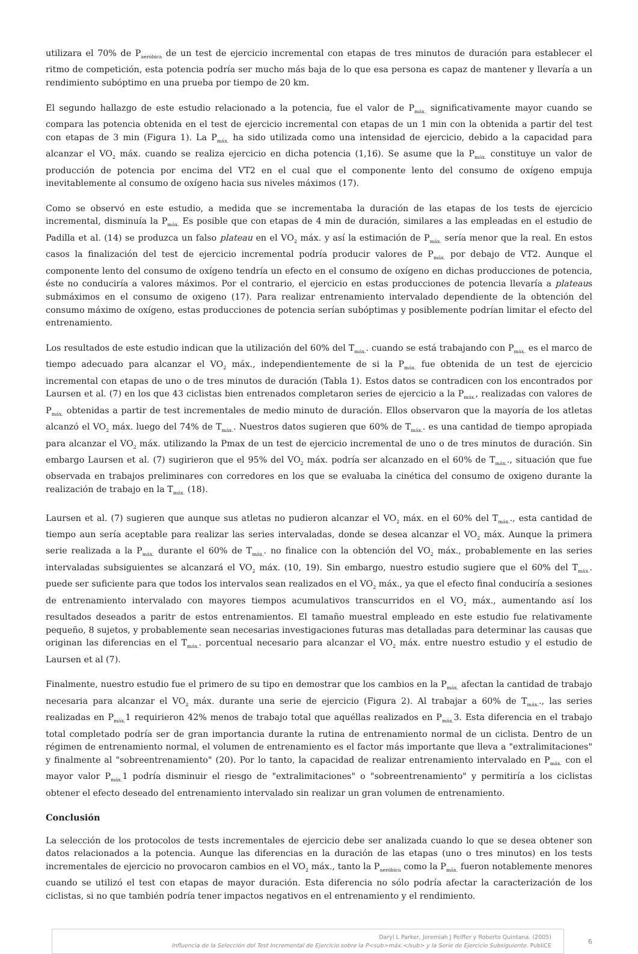utilizara el 70% de P<sub>aeróbica</sub> de un test de ejercicio incremental con etapas de tres minutos de duración para establecer el ritmo de competición, esta potencia podría ser mucho más baja de lo que esa persona es capaz de mantener y llevaría a un rendimiento subóptimo en una prueba por tiempo de 20 km.
El segundo hallazgo de este estudio relacionado a la potencia, fue el valor de P<sub>máx.</sub> significativamente mayor cuando se compara las potencia obtenida en el test de ejercicio incremental con etapas de un 1 min con la obtenida a partir del test con etapas de 3 min (Figura 1). La P<sub>máx.</sub> ha sido utilizada como una intensidad de ejercicio, debido a la capacidad para alcanzar el VO<sub>2</sub> máx. cuando se realiza ejercicio en dicha potencia (1,16). Se asume que la P<sub>máx.</sub> constituye un valor de producción de potencia por encima del VT2 en el cual que el componente lento del consumo de oxígeno empuja inevitablemente al consumo de oxígeno hacia sus niveles máximos (17).
Como se observó en este estudio, a medida que se incrementaba la duración de las etapas de los tests de ejercicio incremental, disminuía la P<sub>máx.</sub> Es posible que con etapas de 4 min de duración, similares a las empleadas en el estudio de Padilla et al. (14) se produzca un falso plateau en el VO<sub>2</sub> máx. y así la estimación de P<sub>máx.</sub> sería menor que la real. En estos casos la finalización del test de ejercicio incremental podría producir valores de P<sub>máx.</sub> por debajo de VT2. Aunque el componente lento del consumo de oxígeno tendría un efecto en el consumo de oxígeno en dichas producciones de potencia, éste no conduciría a valores máximos. Por el contrario, el ejercicio en estas producciones de potencia llevaría a plateaus submáximos en el consumo de oxigeno (17). Para realizar entrenamiento intervalado dependiente de la obtención del consumo máximo de oxígeno, estas producciones de potencia serían subóptimas y posiblemente podrían limitar el efecto del entrenamiento.
Los resultados de este estudio indican que la utilización del 60% del T<sub>máx.</sub>. cuando se está trabajando con P<sub>máx.</sub> es el marco de tiempo adecuado para alcanzar el VO<sub>2</sub> máx., independientemente de si la P<sub>máx.</sub> fue obtenida de un test de ejercicio incremental con etapas de uno o de tres minutos de duración (Tabla 1). Estos datos se contradicen con los encontrados por Laursen et al. (7) en los que 43 ciclistas bien entrenados completaron series de ejercicio a la P<sub>máx.</sub>, realizadas con valores de P<sub>máx.</sub> obtenidas a partir de test incrementales de medio minuto de duración. Ellos observaron que la mayoría de los atletas alcanzó el VO<sub>2</sub> máx. luego del 74% de T<sub>máx.</sub>. Nuestros datos sugieren que 60% de T<sub>máx.</sub>. es una cantidad de tiempo apropiada para alcanzar el VO<sub>2</sub> máx. utilizando la Pmax de un test de ejercicio incremental de uno o de tres minutos de duración. Sin embargo Laursen et al. (7) sugirieron que el 95% del VO<sub>2</sub> máx. podría ser alcanzado en el 60% de T<sub>máx.</sub>., situación que fue observada en trabajos preliminares con corredores en los que se evaluaba la cinética del consumo de oxigeno durante la realización de trabajo en la T<sub>máx.</sub> (18).
Laursen et al. (7) sugieren que aunque sus atletas no pudieron alcanzar el VO<sub>2</sub> máx. en el 60% del T<sub>máx.</sub>., esta cantidad de tiempo aun sería aceptable para realizar las series intervaladas, donde se desea alcanzar el VO<sub>2</sub> máx. Aunque la primera serie realizada a la P<sub>máx.</sub> durante el 60% de T<sub>máx.</sub>. no finalice con la obtención del VO<sub>2</sub> máx., probablemente en las series intervaladas subsiguientes se alcanzará el VO<sub>2</sub> máx. (10, 19). Sin embargo, nuestro estudio sugiere que el 60% del T<sub>máx.</sub>. puede ser suficiente para que todos los intervalos sean realizados en el VO<sub>2</sub> máx., ya que el efecto final conduciría a sesiones de entrenamiento intervalado con mayores tiempos acumulativos transcurridos en el VO<sub>2</sub> máx., aumentando así los resultados deseados a paritr de estos entrenamientos. El tamaño muestral empleado en este estudio fue relativamente pequeño, 8 sujetos, y probablemente sean necesarias investigaciones futuras mas detalladas para determinar las causas que originan las diferencias en el T<sub>máx.</sub>. porcentual necesario para alcanzar el VO<sub>2</sub> máx. entre nuestro estudio y el estudio de Laursen et al (7).
Finalmente, nuestro estudio fue el primero de su tipo en demostrar que los cambios en la P<sub>máx.</sub> afectan la cantidad de trabajo necesaria para alcanzar el VO<sub>2</sub> máx. durante una serie de ejercicio (Figura 2). Al trabajar a 60% de T<sub>máx.</sub>., las series realizadas en P<sub>máx.</sub>1 requirieron 42% menos de trabajo total que aquéllas realizados en P<sub>máx.</sub>3. Esta diferencia en el trabajo total completado podría ser de gran importancia durante la rutina de entrenamiento normal de un ciclista. Dentro de un régimen de entrenamiento normal, el volumen de entrenamiento es el factor más importante que lleva a "extralimitaciones" y finalmente al "sobreentrenamiento" (20). Por lo tanto, la capacidad de realizar entrenamiento intervalado en P<sub>máx.</sub> con el mayor valor P<sub>máx.</sub>1 podría disminuir el riesgo de "extralimitaciones" o "sobreentrenamiento" y permitiría a los ciclistas obtener el efecto deseado del entrenamiento intervalado sin realizar un gran volumen de entrenamiento.
Conclusión
La selección de los protocolos de tests incrementales de ejercicio debe ser analizada cuando lo que se desea obtener son datos relacionados a la potencia. Aunque las diferencias en la duración de las etapas (uno o tres minutos) en los tests incrementales de ejercicio no provocaron cambios en el VO<sub>2</sub> máx., tanto la P<sub>aeróbica</sub> como la P<sub>máx.</sub> fueron notablemente menores cuando se utilizó el test con etapas de mayor duración. Esta diferencia no sólo podría afectar la caracterización de los ciclistas, si no que también podría tener impactos negativos en el entrenamiento y el rendimiento.
Daryl L Parker, Jeremiah J Peiffer y Roberto Quintana. (2005)
Influencia de la Selección del Test Incremental de Ejercicio sobre la P<sub>máx.</sub> y la Serie de Ejercicio Subsiguiente. PubliCE
6